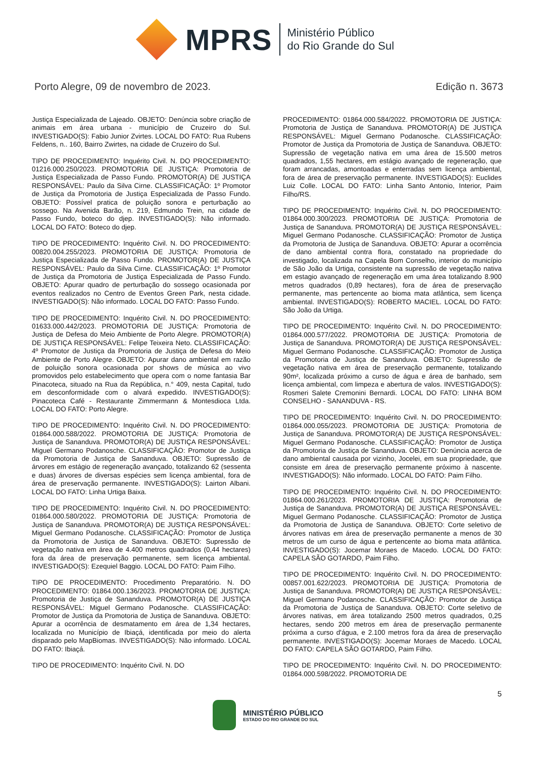MPRS
Ministério Público
do Rio Grande do Sul
Porto Alegre, 09 de novembro de 2023. Edição n. 3673
Justiça Especializada de Lajeado. OBJETO: Denúncia sobre criação de animais em área urbana - município de Cruzeiro do Sul. INVESTIGADO(S): Fabio Junior Zvirtes. LOCAL DO FATO: Rua Rubens Feldens, n.. 160, Bairro Zwirtes, na cidade de Cruzeiro do Sul.
TIPO DE PROCEDIMENTO: Inquérito Civil. N. DO PROCEDIMENTO: 01216.000.250/2023. PROMOTORIA DE JUSTIÇA: Promotoria de Justiça Especializada de Passo Fundo. PROMOTOR(A) DE JUSTIÇA RESPONSÁVEL: Paulo da Silva Cirne. CLASSIFICAÇÃO: 1º Promotor de Justiça da Promotoria de Justiça Especializada de Passo Fundo. OBJETO: Possível pratica de poluição sonora e perturbação ao sossego. Na Avenida Barão, n. 219, Edmundo Trein, na cidade de Passo Fundo, boteco do djep. INVESTIGADO(S): Não informado. LOCAL DO FATO: Boteco do djep.
TIPO DE PROCEDIMENTO: Inquérito Civil. N. DO PROCEDIMENTO: 00820.004.255/2023. PROMOTORIA DE JUSTIÇA: Promotoria de Justiça Especializada de Passo Fundo. PROMOTOR(A) DE JUSTIÇA RESPONSÁVEL: Paulo da Silva Cirne. CLASSIFICAÇÃO: 1º Promotor de Justiça da Promotoria de Justiça Especializada de Passo Fundo. OBJETO: Apurar quadro de perturbação do sossego ocasionada por eventos realizados no Centro de Eventos Green Park, nesta cidade. INVESTIGADO(S): Não informado. LOCAL DO FATO: Passo Fundo.
TIPO DE PROCEDIMENTO: Inquérito Civil. N. DO PROCEDIMENTO: 01633.000.442/2023. PROMOTORIA DE JUSTIÇA: Promotoria de Justiça de Defesa do Meio Ambiente de Porto Alegre. PROMOTOR(A) DE JUSTIÇA RESPONSÁVEL: Felipe Teixeira Neto. CLASSIFICAÇÃO: 4º Promotor de Justiça da Promotoria de Justiça de Defesa do Meio Ambiente de Porto Alegre. OBJETO: Apurar dano ambiental em razão de poluição sonora ocasionada por shows de música ao vivo promovidos pelo estabelecimento que opera com o nome fantasia Bar Pinacoteca, situado na Rua da República, n.° 409, nesta Capital, tudo em desconformidade com o alvará expedido. INVESTIGADO(S): Pinacoteca Café - Restaurante Zimmermann & Montesdioca Ltda. LOCAL DO FATO: Porto Alegre.
TIPO DE PROCEDIMENTO: Inquérito Civil. N. DO PROCEDIMENTO: 01864.000.588/2022. PROMOTORIA DE JUSTIÇA: Promotoria de Justiça de Sananduva. PROMOTOR(A) DE JUSTIÇA RESPONSÁVEL: Miguel Germano Podanosche. CLASSIFICAÇÃO: Promotor de Justiça da Promotoria de Justiça de Sananduva. OBJETO: Supressão de árvores em estágio de regeneração avançado, totalizando 62 (sessenta e duas) árvores de diversas espécies sem licença ambiental, fora de área de preservação permanente. INVESTIGADO(S): Lairton Albani. LOCAL DO FATO: Linha Urtiga Baixa.
TIPO DE PROCEDIMENTO: Inquérito Civil. N. DO PROCEDIMENTO: 01864.000.580/2022. PROMOTORIA DE JUSTIÇA: Promotoria de Justiça de Sananduva. PROMOTOR(A) DE JUSTIÇA RESPONSÁVEL: Miguel Germano Podanosche. CLASSIFICAÇÃO: Promotor de Justiça da Promotoria de Justiça de Sananduva. OBJETO: Supressão de vegetação nativa em área de 4.400 metros quadrados (0,44 hectares) fora da área de preservação permanente, sem licença ambiental. INVESTIGADO(S): Ezequiel Baggio. LOCAL DO FATO: Paim Filho.
TIPO DE PROCEDIMENTO: Procedimento Preparatório. N. DO PROCEDIMENTO: 01864.000.136/2023. PROMOTORIA DE JUSTIÇA: Promotoria de Justiça de Sananduva. PROMOTOR(A) DE JUSTIÇA RESPONSÁVEL: Miguel Germano Podanosche. CLASSIFICAÇÃO: Promotor de Justiça da Promotoria de Justiça de Sananduva. OBJETO: Apurar a ocorrência de desmatamento em área de 1,34 hectares, localizada no Município de Ibiaçá, identificada por meio do alerta disparado pelo MapBiomas. INVESTIGADO(S): Não informado. LOCAL DO FATO: Ibiaçá.
TIPO DE PROCEDIMENTO: Inquérito Civil. N. DO
PROCEDIMENTO: 01864.000.584/2022. PROMOTORIA DE JUSTIÇA: Promotoria de Justiça de Sananduva. PROMOTOR(A) DE JUSTIÇA RESPONSÁVEL: Miguel Germano Podanosche. CLASSIFICAÇÃO: Promotor de Justiça da Promotoria de Justiça de Sananduva. OBJETO: Supressão de vegetação nativa em uma área de 15.500 metros quadrados, 1,55 hectares, em estágio avançado de regeneração, que foram arrancadas, amontoadas e enterradas sem licença ambiental, fora de área de preservação permanente. INVESTIGADO(S): Euclides Luiz Colle. LOCAL DO FATO: Linha Santo Antonio, Interior, Paim Filho/RS.
TIPO DE PROCEDIMENTO: Inquérito Civil. N. DO PROCEDIMENTO: 01864.000.300/2023. PROMOTORIA DE JUSTIÇA: Promotoria de Justiça de Sananduva. PROMOTOR(A) DE JUSTIÇA RESPONSÁVEL: Miguel Germano Podanosche. CLASSIFICAÇÃO: Promotor de Justiça da Promotoria de Justiça de Sananduva. OBJETO: Apurar a ocorrência de dano ambiental contra flora, constatado na propriedade do investigado, localizada na Capela Bom Conselho, interior do município de São João da Urtiga, consistente na supressão de vegetação nativa em estagio avançado de regeneração em uma área totalizando 8.900 metros quadrados (0,89 hectares), fora de área de preservação permanente, mas pertencente ao bioma mata atlântica, sem licença ambiental. INVESTIGADO(S): ROBERTO MACIEL. LOCAL DO FATO: São João da Urtiga.
TIPO DE PROCEDIMENTO: Inquérito Civil. N. DO PROCEDIMENTO: 01864.000.577/2022. PROMOTORIA DE JUSTIÇA: Promotoria de Justiça de Sananduva. PROMOTOR(A) DE JUSTIÇA RESPONSÁVEL: Miguel Germano Podanosche. CLASSIFICAÇÃO: Promotor de Justiça da Promotoria de Justiça de Sananduva. OBJETO: Supressão de vegetação nativa em área de preservação permanente, totalizando 90m², localizada próximo a curso de água e área de banhado, sem licença ambiental, com limpeza e abertura de valos. INVESTIGADO(S): Rosmeri Salete Cremonini Bernardi. LOCAL DO FATO: LINHA BOM CONSELHO - SANANDUVA - RS.
TIPO DE PROCEDIMENTO: Inquérito Civil. N. DO PROCEDIMENTO: 01864.000.055/2023. PROMOTORIA DE JUSTIÇA: Promotoria de Justiça de Sananduva. PROMOTOR(A) DE JUSTIÇA RESPONSÁVEL: Miguel Germano Podanosche. CLASSIFICAÇÃO: Promotor de Justiça da Promotoria de Justiça de Sananduva. OBJETO: Denúncia acerca de dano ambiental causada por vizinho, Jocelei, em sua propriedade, que consiste em área de preservação permanente próximo à nascente. INVESTIGADO(S): Não informado. LOCAL DO FATO: Paim Filho.
TIPO DE PROCEDIMENTO: Inquérito Civil. N. DO PROCEDIMENTO: 01864.000.261/2023. PROMOTORIA DE JUSTIÇA: Promotoria de Justiça de Sananduva. PROMOTOR(A) DE JUSTIÇA RESPONSÁVEL: Miguel Germano Podanosche. CLASSIFICAÇÃO: Promotor de Justiça da Promotoria de Justiça de Sananduva. OBJETO: Corte seletivo de árvores nativas em área de preservação permanente a menos de 30 metros de um curso de água e pertencente ao bioma mata atlântica. INVESTIGADO(S): Jocemar Moraes de Macedo. LOCAL DO FATO: CAPELA SÃO GOTARDO, Paim Filho.
TIPO DE PROCEDIMENTO: Inquérito Civil. N. DO PROCEDIMENTO: 00857.001.622/2023. PROMOTORIA DE JUSTIÇA: Promotoria de Justiça de Sananduva. PROMOTOR(A) DE JUSTIÇA RESPONSÁVEL: Miguel Germano Podanosche. CLASSIFICAÇÃO: Promotor de Justiça da Promotoria de Justiça de Sananduva. OBJETO: Corte seletivo de árvores nativas, em área totalizando 2500 metros quadrados, 0,25 hectares, sendo 200 metros em área de preservação permanente próxima a curso d'água, e 2.100 metros fora da área de preservação permanente. INVESTIGADO(S): Jocemar Moraes de Macedo. LOCAL DO FATO: CAPELA SÃO GOTARDO, Paim Filho.
TIPO DE PROCEDIMENTO: Inquérito Civil. N. DO PROCEDIMENTO: 01864.000.598/2022. PROMOTORIA DE
5
MINISTÉRIO PÚBLICO
ESTADO DO RIO GRANDE DO SUL